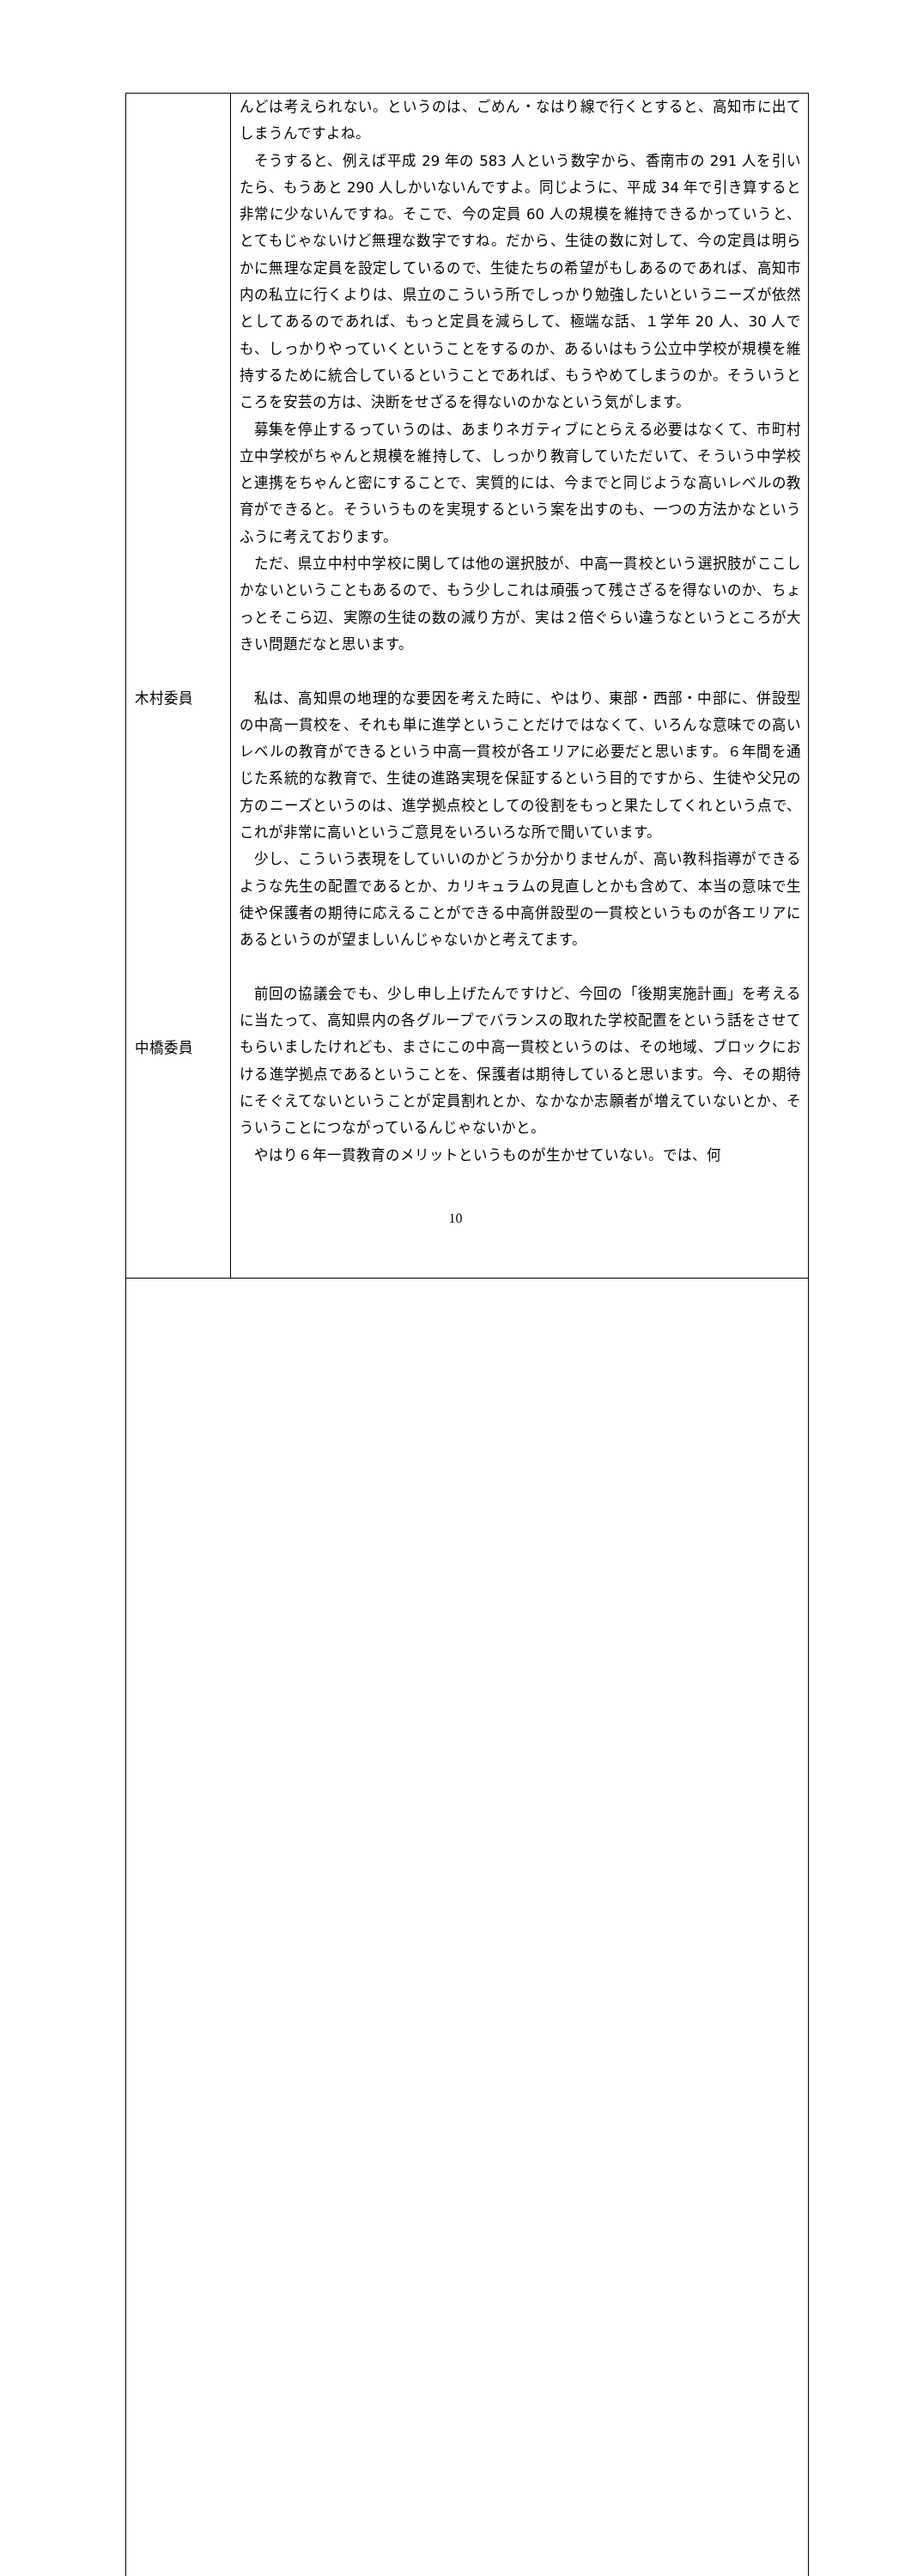| 木村委員 中橋委員 | んどは考えられない。というのは、ごめん・なはり線で行くとすると、高知市に出てしまうんですよね。 そうすると、例えば平成 29 年の 583 人という数字から、香南市の 291 人を引いたら、もうあと 290 人しかいないんですよ。同じように、平成 34 年で引き算すると非常に少ないんですね。そこで、今の定員 60 人の規模を維持できるかっていうと、とてもじゃないけど無理な数字ですね。だから、生徒の数に対して、今の定員は明らかに無理な定員を設定しているので、生徒たちの希望がもしあるのであれば、高知市内の私立に行くよりは、県立のこういう所でしっかり勉強したいというニーズが依然としてあるのであれば、もっと定員を減らして、極端な話、１学年 20 人、30 人でも、しっかりやっていくということをするのか、あるいはもう公立中学校が規模を維持するために統合しているということであれば、もうやめてしまうのか。そういうところを安芸の方は、決断をせざるを得ないのかなという気がします。 募集を停止するっていうのは、あまりネガティブにとらえる必要はなくて、市町村立中学校がちゃんと規模を維持して、しっかり教育していただいて、そういう中学校と連携をちゃんと密にすることで、実質的には、今までと同じような高いレベルの教育ができると。そういうものを実現するという案を出すのも、一つの方法かなというふうに考えております。 ただ、県立中村中学校に関しては他の選択肢が、中高一貫校という選択肢がここしかないということもあるので、もう少しこれは頑張って残さざるを得ないのか、ちょっとそこら辺、実際の生徒の数の減り方が、実は２倍ぐらい違うなというところが大きい問題だなと思います。 私は、高知県の地理的な要因を考えた時に、やはり、東部・西部・中部に、併設型の中高一貫校を、それも単に進学ということだけではなくて、いろんな意味での高いレベルの教育ができるという中高一貫校が各エリアに必要だと思います。６年間を通じた系統的な教育で、生徒の進路実現を保証するという目的ですから、生徒や父兄の方のニーズというのは、進学拠点校としての役割をもっと果たしてくれという点で、これが非常に高いというご意見をいろいろな所で聞いています。 少し、こういう表現をしていいのかどうか分かりませんが、高い教科指導ができるような先生の配置であるとか、カリキュラムの見直しとかも含めて、本当の意味で生徒や保護者の期待に応えることができる中高併設型の一貫校というものが各エリアにあるというのが望ましいんじゃないかと考えてます。 前回の協議会でも、少し申し上げたんですけど、今回の「後期実施計画」を考えるに当たって、高知県内の各グループでバランスの取れた学校配置をという話をさせてもらいましたけれども、まさにこの中高一貫校というのは、その地域、ブロックにおける進学拠点であるということを、保護者は期待していると思います。今、その期待にそぐえてないということが定員割れとか、なかなか志願者が増えていないとか、そういうことにつながっているんじゃないかと。 やはり６年一貫教育のメリットというものが生かせていない。では、何 |
10